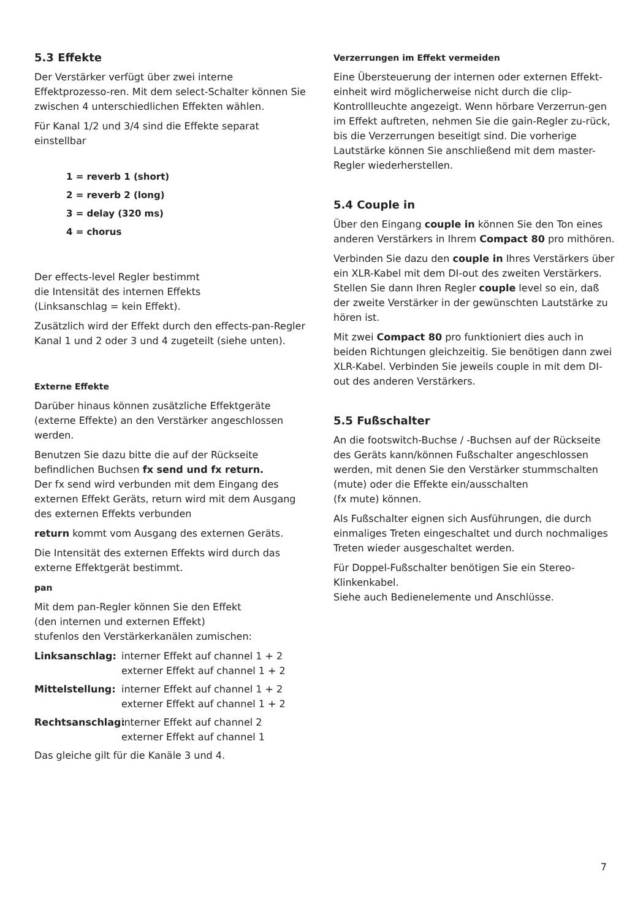5.3 Effekte
Der Verstärker verfügt über zwei interne Effektprozesso-ren. Mit dem select-Schalter können Sie zwischen 4 unterschiedlichen Effekten wählen.
Für Kanal 1/2 und 3/4 sind die Effekte separat einstellbar
1 = reverb 1 (short)
2 = reverb 2 (long)
3 = delay (320 ms)
4 = chorus
Der effects-level Regler bestimmt
die Intensität des internen Effekts
(Linksanschlag = kein Effekt).
Zusätzlich wird der Effekt durch den effects-pan-Regler Kanal 1 und 2 oder 3 und 4 zugeteilt (siehe unten).
Externe Effekte
Darüber hinaus können zusätzliche Effektgeräte (externe Effekte) an den Verstärker angeschlossen werden.
Benutzen Sie dazu bitte die auf der Rückseite befindlichen Buchsen fx send und fx return.
Der fx send wird verbunden mit dem Eingang des externen Effekt Geräts, return wird mit dem Ausgang des externen Effekts verbunden
return kommt vom Ausgang des externen Geräts.
Die Intensität des externen Effekts wird durch das externe Effektgerät bestimmt.
pan
Mit dem pan-Regler können Sie den Effekt
(den internen und externen Effekt)
stufenlos den Verstärkerkanälen zumischen:
Linksanschlag: interner Effekt auf channel 1 + 2
externer Effekt auf channel 1 + 2
Mittelstellung: interner Effekt auf channel 1 + 2
externer Effekt auf channel 1 + 2
Rechtsanschlag: interner Effekt auf channel 2
externer Effekt auf channel 1
Das gleiche gilt für die Kanäle 3 und 4.
Verzerrungen im Effekt vermeiden
Eine Übersteuerung der internen oder externen Effekt-einheit wird möglicherweise nicht durch die clip-Kontrollleuchte angezeigt. Wenn hörbare Verzerrun-gen im Effekt auftreten, nehmen Sie die gain-Regler zu-rück, bis die Verzerrungen beseitigt sind. Die vorherige Lautstärke können Sie anschließend mit dem master-Regler wiederherstellen.
5.4 Couple in
Über den Eingang couple in können Sie den Ton eines anderen Verstärkers in Ihrem Compact 80 pro mithören.
Verbinden Sie dazu den couple in Ihres Verstärkers über ein XLR-Kabel mit dem DI-out des zweiten Verstärkers. Stellen Sie dann Ihren Regler couple level so ein, daß der zweite Verstärker in der gewünschten Lautstärke zu hören ist.
Mit zwei Compact 80 pro funktioniert dies auch in beiden Richtungen gleichzeitig. Sie benötigen dann zwei XLR-Kabel. Verbinden Sie jeweils couple in mit dem DI-out des anderen Verstärkers.
5.5 Fußschalter
An die footswitch-Buchse / -Buchsen auf der Rückseite des Geräts kann/können Fußschalter angeschlossen werden, mit denen Sie den Verstärker stummschalten (mute) oder die Effekte ein/ausschalten
(fx mute) können.
Als Fußschalter eignen sich Ausführungen, die durch einmaliges Treten eingeschaltet und durch nochmaliges Treten wieder ausgeschaltet werden.
Für Doppel-Fußschalter benötigen Sie ein Stereo-Klinkenkabel.
Siehe auch Bedienelemente und Anschlüsse.
7